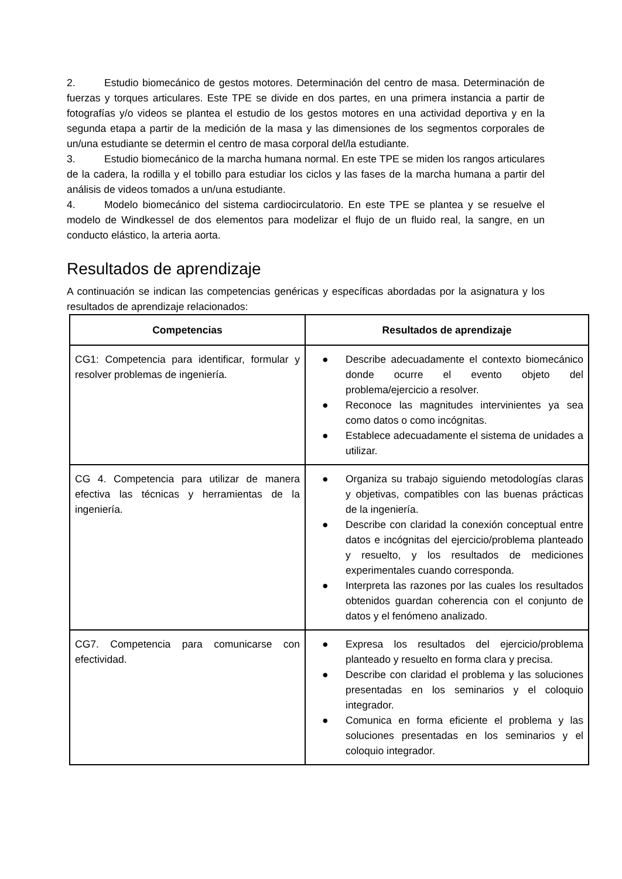2. Estudio biomecánico de gestos motores. Determinación del centro de masa. Determinación de fuerzas y torques articulares. Este TPE se divide en dos partes, en una primera instancia a partir de fotografías y/o videos se plantea el estudio de los gestos motores en una actividad deportiva y en la segunda etapa a partir de la medición de la masa y las dimensiones de los segmentos corporales de un/una estudiante se determin el centro de masa corporal del/la estudiante.
3. Estudio biomecánico de la marcha humana normal. En este TPE se miden los rangos articulares de la cadera, la rodilla y el tobillo para estudiar los ciclos y las fases de la marcha humana a partir del análisis de videos tomados a un/una estudiante.
4. Modelo biomecánico del sistema cardiocirculatorio. En este TPE se plantea y se resuelve el modelo de Windkessel de dos elementos para modelizar el flujo de un fluido real, la sangre, en un conducto elástico, la arteria aorta.
Resultados de aprendizaje
A continuación se indican las competencias genéricas y específicas abordadas por la asignatura y los resultados de aprendizaje relacionados:
| Competencias | Resultados de aprendizaje |
| --- | --- |
| CG1: Competencia para identificar, formular y resolver problemas de ingeniería. | ● Describe adecuadamente el contexto biomecánico donde ocurre el evento objeto del problema/ejercicio a resolver. ● Reconoce las magnitudes intervinientes ya sea como datos o como incógnitas. ● Establece adecuadamente el sistema de unidades a utilizar. |
| CG 4. Competencia para utilizar de manera efectiva las técnicas y herramientas de la ingeniería. | ● Organiza su trabajo siguiendo metodologías claras y objetivas, compatibles con las buenas prácticas de la ingeniería. ● Describe con claridad la conexión conceptual entre datos e incógnitas del ejercicio/problema planteado y resuelto, y los resultados de mediciones experimentales cuando corresponda. ● Interpreta las razones por las cuales los resultados obtenidos guardan coherencia con el conjunto de datos y el fenómeno analizado. |
| CG7. Competencia para comunicarse con efectividad. | ● Expresa los resultados del ejercicio/problema planteado y resuelto en forma clara y precisa. ● Describe con claridad el problema y las soluciones presentadas en los seminarios y el coloquio integrador. ● Comunica en forma eficiente el problema y las soluciones presentadas en los seminarios y el coloquio integrador. |